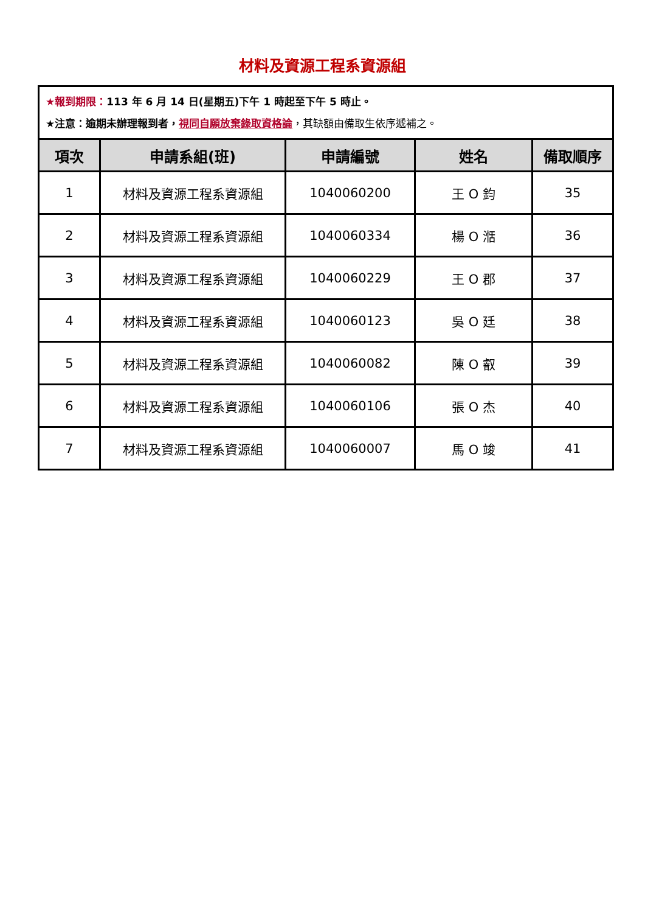材料及資源工程系資源組
| ★報到期限： 113 年 6 月 14 日(星期五)下午 1 時起至下午 5 時止。 ★注意：逾期未辦理報到者， 視同自願放棄錄取資格論 ，其缺額由備取生依序遞補之。 | | | | |
| 項次 | 申請系組(班) | 申請編號 | 姓名 | 備取順序 |
| 1 | 材料及資源工程系資源組 | 1040060200 | 王 O 鈞 | 35 |
| 2 | 材料及資源工程系資源組 | 1040060334 | 楊 O 湉 | 36 |
| 3 | 材料及資源工程系資源組 | 1040060229 | 王 O 郡 | 37 |
| 4 | 材料及資源工程系資源組 | 1040060123 | 吳 O 廷 | 38 |
| 5 | 材料及資源工程系資源組 | 1040060082 | 陳 O 叡 | 39 |
| 6 | 材料及資源工程系資源組 | 1040060106 | 張 O 杰 | 40 |
| 7 | 材料及資源工程系資源組 | 1040060007 | 馬 O 竣 | 41 |